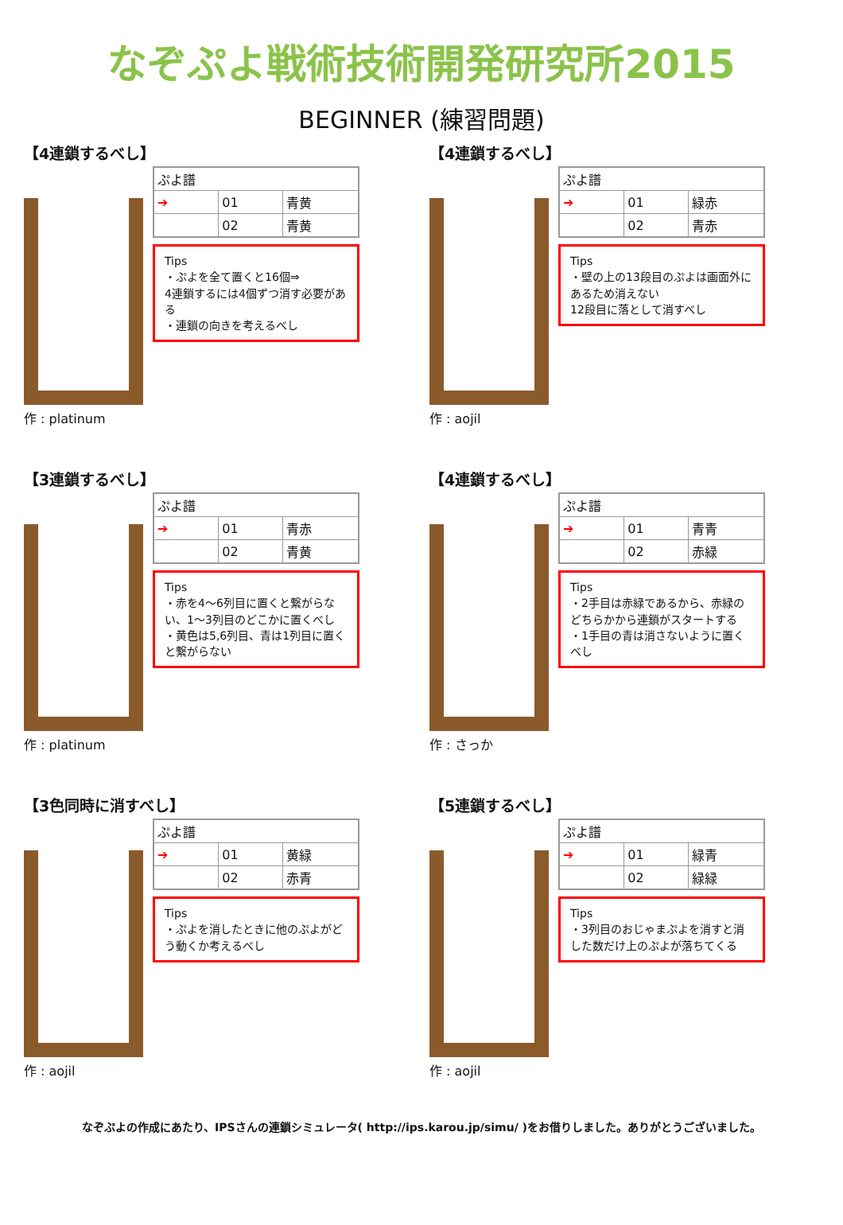なぞぷよ戦術技術開発研究所2015
BEGINNER (練習問題)
【4連鎖するべし】
作 : platinum
| ぷよ譜 | | |
| ➔ | 01 | 青黄 |
| | 02 | 青黄 |
Tips
・ぷよを全て置くと16個⇒
4連鎖するには4個ずつ消す必要がある
・連鎖の向きを考えるべし
【4連鎖するべし】
作 : aojil
| ぷよ譜 | | |
| ➔ | 01 | 緑赤 |
| | 02 | 青赤 |
Tips
・壁の上の13段目のぷよは画面外にあるため消えない
12段目に落として消すべし
【3連鎖するべし】
作 : platinum
| ぷよ譜 | | |
| ➔ | 01 | 青赤 |
| | 02 | 青黄 |
Tips
・赤を4～6列目に置くと繋がらない、1～3列目のどこかに置くべし
・黄色は5,6列目、青は1列目に置くと繋がらない
【4連鎖するべし】
作 : さっか
| ぷよ譜 | | |
| ➔ | 01 | 青青 |
| | 02 | 赤緑 |
Tips
・2手目は赤緑であるから、赤緑のどちらかから連鎖がスタートする
・1手目の青は消さないように置くべし
【3色同時に消すべし】
作 : aojil
| ぷよ譜 | | |
| ➔ | 01 | 黄緑 |
| | 02 | 赤青 |
Tips
・ぷよを消したときに他のぷよがどう動くか考えるべし
【5連鎖するべし】
作 : aojil
| ぷよ譜 | | |
| ➔ | 01 | 緑青 |
| | 02 | 緑緑 |
Tips
・3列目のおじゃまぷよを消すと消した数だけ上のぷよが落ちてくる
なぞぷよの作成にあたり、IPSさんの連鎖シミュレータ( http://ips.karou.jp/simu/ )をお借りしました。ありがとうございました。